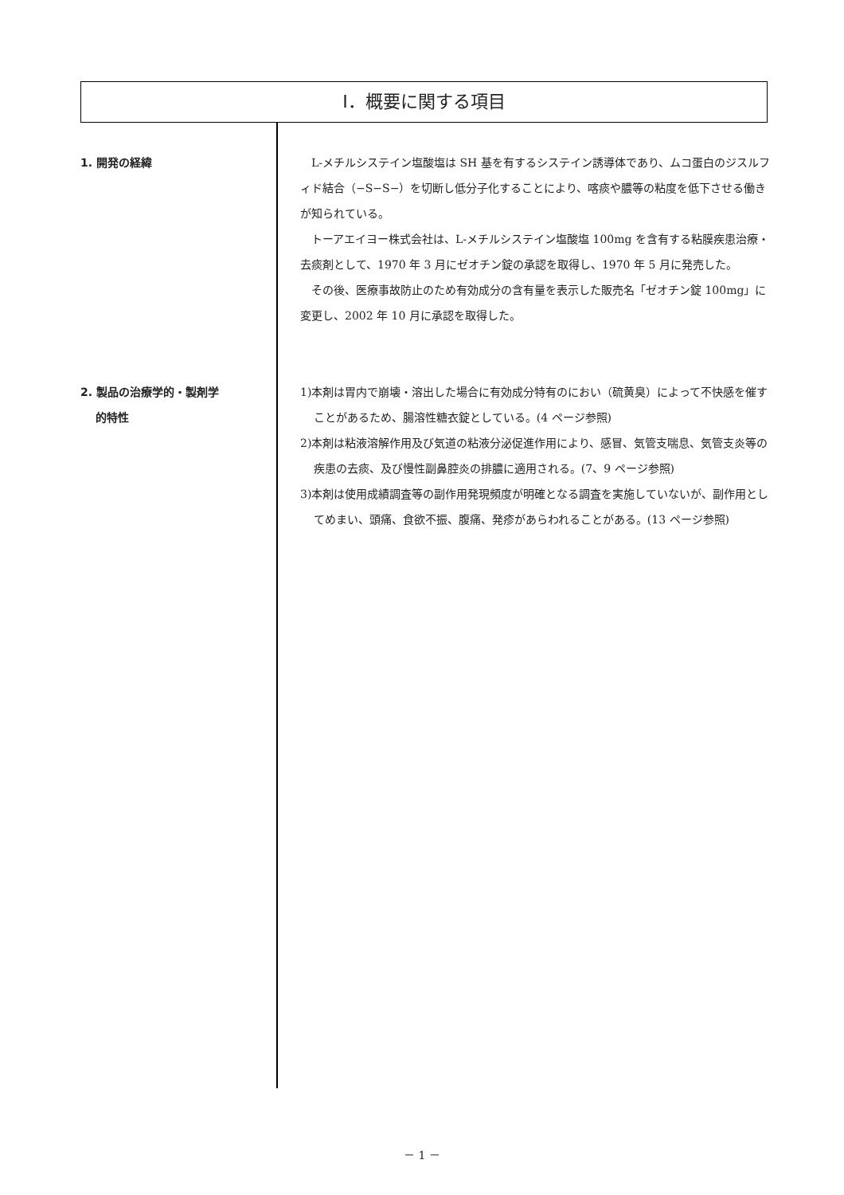Ⅰ．概要に関する項目
1. 開発の経緯 L-メチルシステイン塩酸塩は SH 基を有するシステイン誘導体であり、ムコ蛋白のジスルフィド結合（−S−S−）を切断し低分子化することにより、喀痰や膿等の粘度を低下させる働きが知られている。
トーアエイヨー株式会社は、L-メチルシステイン塩酸塩 100mg を含有する粘膜疾患治療・去痰剤として、1970 年 3 月にゼオチン錠の承認を取得し、1970 年 5 月に発売した。
その後、医療事故防止のため有効成分の含有量を表示した販売名「ゼオチン錠 100mg」に変更し、2002 年 10 月に承認を取得した。
2. 製品の治療学的・製剤学
的特性
1)本剤は胃内で崩壊・溶出した場合に有効成分特有のにおい（硫黄臭）によって不快感を催すことがあるため、腸溶性糖衣錠としている。(4 ページ参照)
2)本剤は粘液溶解作用及び気道の粘液分泌促進作用により、感冒、気管支喘息、気管支炎等の疾患の去痰、及び慢性副鼻腔炎の排膿に適用される。(7、9 ページ参照)
3)本剤は使用成績調査等の副作用発現頻度が明確となる調査を実施していないが、副作用としてめまい、頭痛、食欲不振、腹痛、発疹があらわれることがある。(13 ページ参照)
－ 1 －